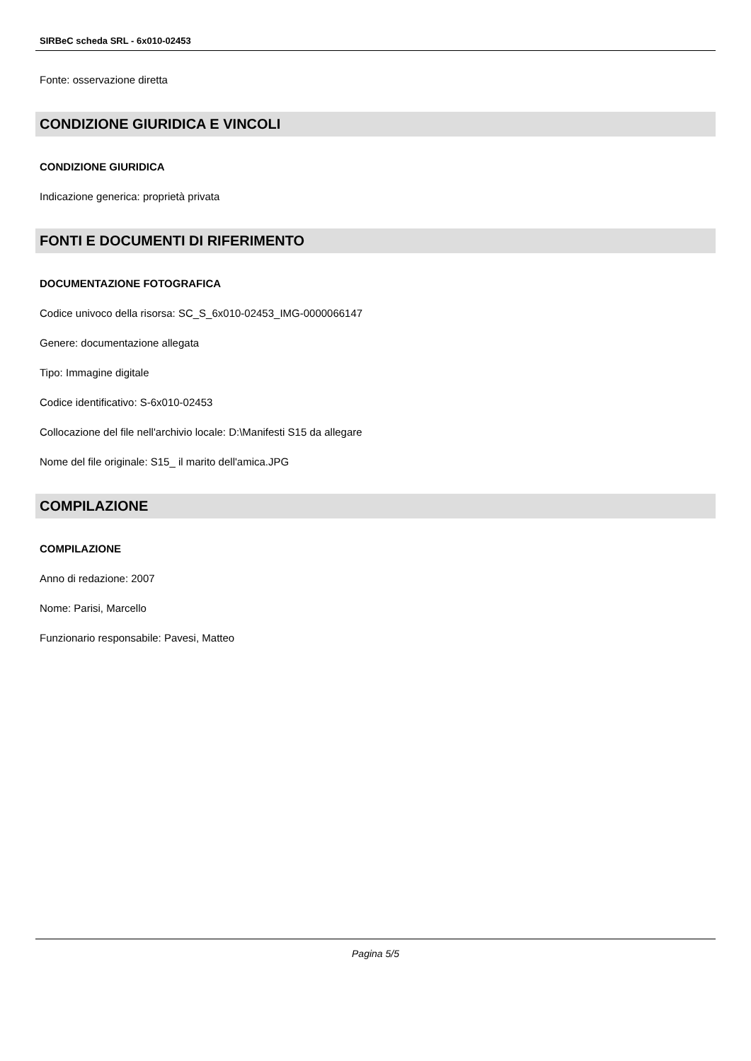SIRBeC scheda SRL - 6x010-02453
Fonte: osservazione diretta
CONDIZIONE GIURIDICA E VINCOLI
CONDIZIONE GIURIDICA
Indicazione generica: proprietà privata
FONTI E DOCUMENTI DI RIFERIMENTO
DOCUMENTAZIONE FOTOGRAFICA
Codice univoco della risorsa: SC_S_6x010-02453_IMG-0000066147
Genere: documentazione allegata
Tipo: Immagine digitale
Codice identificativo: S-6x010-02453
Collocazione del file nell'archivio locale: D:\Manifesti S15 da allegare
Nome del file originale: S15_ il marito dell'amica.JPG
COMPILAZIONE
COMPILAZIONE
Anno di redazione: 2007
Nome: Parisi, Marcello
Funzionario responsabile: Pavesi, Matteo
Pagina 5/5